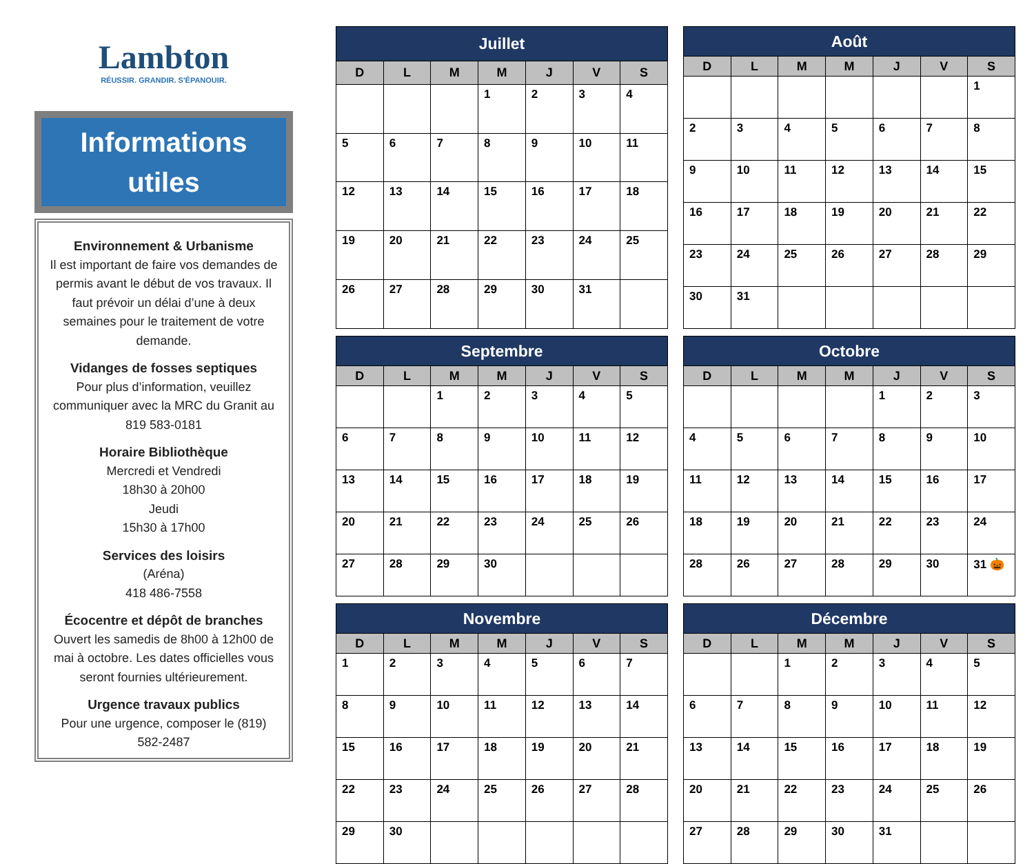Lambton
RÉUSSIR. GRANDIR. S'ÉPANOUIR.
Informations
utiles
Environnement & Urbanisme
Il est important de faire vos demandes de permis avant le début de vos travaux. Il faut prévoir un délai d’une à deux semaines pour le traitement de votre demande.
Vidanges de fosses septiques
Pour plus d’information, veuillez communiquer avec la MRC du Granit au 819 583-0181
Horaire Bibliothèque
Mercredi et Vendredi
18h30 à 20h00
Jeudi
15h30 à 17h00
Services des loisirs
(Aréna)
418 486-7558
Écocentre et dépôt de branches
Ouvert les samedis de 8h00 à 12h00 de mai à octobre. Les dates officielles vous seront fournies ultérieurement.
Urgence travaux publics
Pour une urgence, composer le (819) 582-2487
| Juillet | | | | | | |
| --- | --- | --- | --- | --- | --- | --- |
| D | L | M | M | J | V | S |
| | | | 1 | 2 | 3 | 4 |
| 5 | 6 | 7 | 8 | 9 | 10 | 11 |
| 12 | 13 | 14 | 15 | 16 | 17 | 18 |
| 19 | 20 | 21 | 22 | 23 | 24 | 25 |
| 26 | 27 | 28 | 29 | 30 | 31 | |
| Août | | | | | | |
| --- | --- | --- | --- | --- | --- | --- |
| D | L | M | M | J | V | S |
| | | | | | | 1 |
| 2 | 3 | 4 | 5 | 6 | 7 | 8 |
| 9 | 10 | 11 | 12 | 13 | 14 | 15 |
| 16 | 17 | 18 | 19 | 20 | 21 | 22 |
| 23 | 24 | 25 | 26 | 27 | 28 | 29 |
| 30 | 31 | | | | | |
| Septembre | | | | | | |
| --- | --- | --- | --- | --- | --- | --- |
| D | L | M | M | J | V | S |
| | | 1 | 2 | 3 | 4 | 5 |
| 6 | 7 | 8 | 9 | 10 | 11 | 12 |
| 13 | 14 | 15 | 16 | 17 | 18 | 19 |
| 20 | 21 | 22 | 23 | 24 | 25 | 26 |
| 27 | 28 | 29 | 30 | | | |
| Octobre | | | | | | |
| --- | --- | --- | --- | --- | --- | --- |
| D | L | M | M | J | V | S |
| | | | | 1 | 2 | 3 |
| 4 | 5 | 6 | 7 | 8 | 9 | 10 |
| 11 | 12 | 13 | 14 | 15 | 16 | 17 |
| 18 | 19 | 20 | 21 | 22 | 23 | 24 |
| 28 | 26 | 27 | 28 | 29 | 30 | 31 🎃 |
| Novembre | | | | | | |
| --- | --- | --- | --- | --- | --- | --- |
| D | L | M | M | J | V | S |
| 1 | 2 | 3 | 4 | 5 | 6 | 7 |
| 8 | 9 | 10 | 11 | 12 | 13 | 14 |
| 15 | 16 | 17 | 18 | 19 | 20 | 21 |
| 22 | 23 | 24 | 25 | 26 | 27 | 28 |
| 29 | 30 | | | | | |
| Décembre | | | | | | |
| --- | --- | --- | --- | --- | --- | --- |
| D | L | M | M | J | V | S |
| | | 1 | 2 | 3 | 4 | 5 |
| 6 | 7 | 8 | 9 | 10 | 11 | 12 |
| 13 | 14 | 15 | 16 | 17 | 18 | 19 |
| 20 | 21 | 22 | 23 | 24 | 25 | 26 |
| 27 | 28 | 29 | 30 | 31 | | |